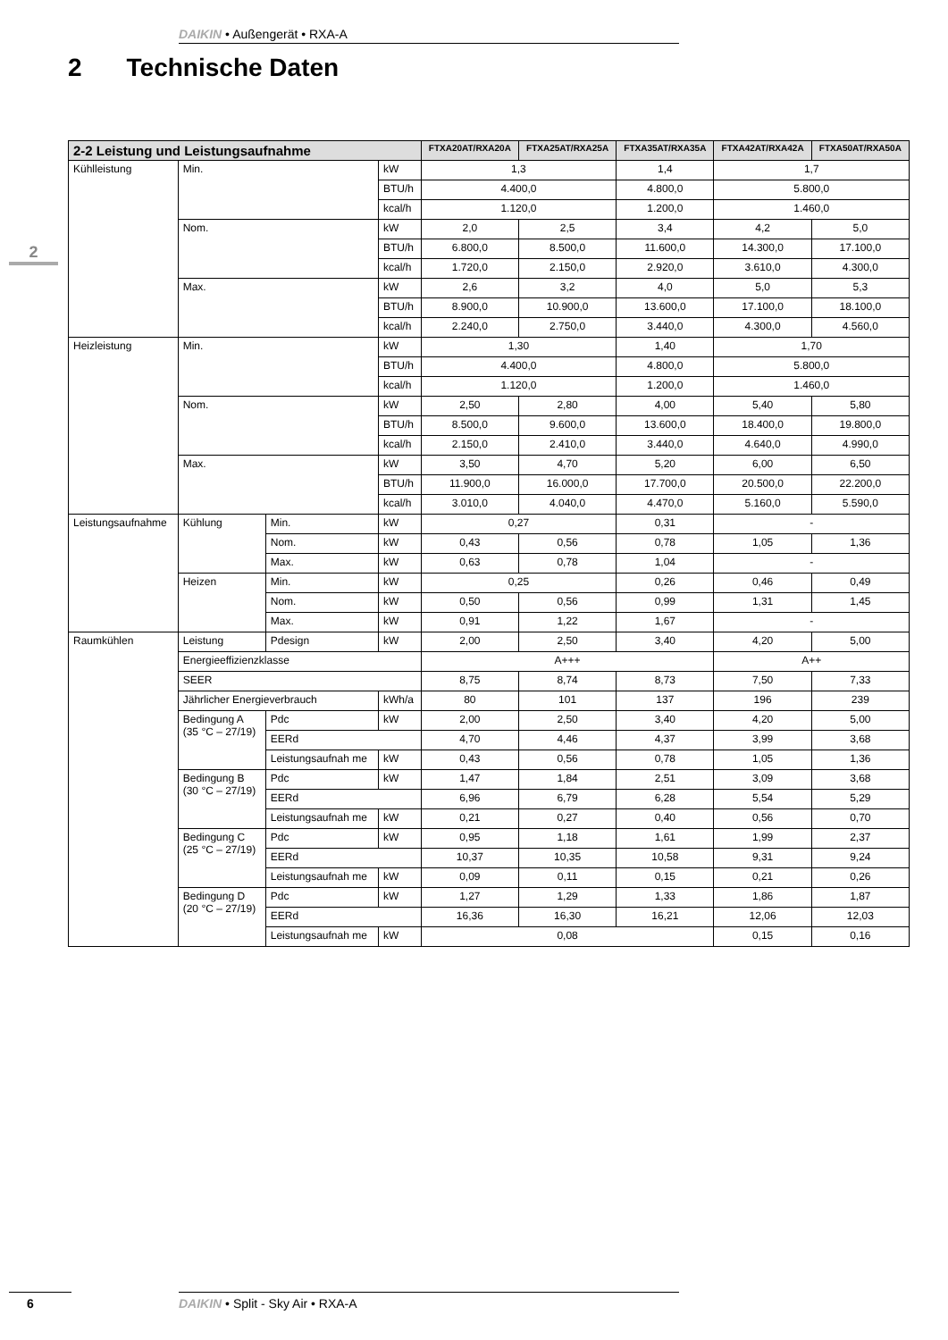DAIKIN • Außengerät • RXA-A
2 Technische Daten
2
| 2-2 Leistung und Leistungsaufnahme | | | | FTXA20AT/RXA20A | FTXA25AT/RXA25A | FTXA35AT/RXA35A | FTXA42AT/RXA42A | FTXA50AT/RXA50A |
| --- | --- | --- | --- | --- | --- | --- | --- | --- |
| Kühlleistung | Min. | | kW | 1,3 | | 1,4 | 1,7 | |
| | | | BTU/h | 4.400,0 | | 4.800,0 | 5.800,0 | |
| | | | kcal/h | 1.120,0 | | 1.200,0 | 1.460,0 | |
| | Nom. | | kW | 2,0 | 2,5 | 3,4 | 4,2 | 5,0 |
| | | | BTU/h | 6.800,0 | 8.500,0 | 11.600,0 | 14.300,0 | 17.100,0 |
| | | | kcal/h | 1.720,0 | 2.150,0 | 2.920,0 | 3.610,0 | 4.300,0 |
| | Max. | | kW | 2,6 | 3,2 | 4,0 | 5,0 | 5,3 |
| | | | BTU/h | 8.900,0 | 10.900,0 | 13.600,0 | 17.100,0 | 18.100,0 |
| | | | kcal/h | 2.240,0 | 2.750,0 | 3.440,0 | 4.300,0 | 4.560,0 |
| Heizleistung | Min. | | kW | 1,30 | | 1,40 | 1,70 | |
| | | | BTU/h | 4.400,0 | | 4.800,0 | 5.800,0 | |
| | | | kcal/h | 1.120,0 | | 1.200,0 | 1.460,0 | |
| | Nom. | | kW | 2,50 | 2,80 | 4,00 | 5,40 | 5,80 |
| | | | BTU/h | 8.500,0 | 9.600,0 | 13.600,0 | 18.400,0 | 19.800,0 |
| | | | kcal/h | 2.150,0 | 2.410,0 | 3.440,0 | 4.640,0 | 4.990,0 |
| | Max. | | kW | 3,50 | 4,70 | 5,20 | 6,00 | 6,50 |
| | | | BTU/h | 11.900,0 | 16.000,0 | 17.700,0 | 20.500,0 | 22.200,0 |
| | | | kcal/h | 3.010,0 | 4.040,0 | 4.470,0 | 5.160,0 | 5.590,0 |
| Leistungsaufnahme | Kühlung | Min. | kW | 0,27 | | 0,31 | - | |
| | | Nom. | kW | 0,43 | 0,56 | 0,78 | 1,05 | 1,36 |
| | | Max. | kW | 0,63 | 0,78 | 1,04 | - | |
| | Heizen | Min. | kW | 0,25 | | 0,26 | 0,46 | 0,49 |
| | | Nom. | kW | 0,50 | 0,56 | 0,99 | 1,31 | 1,45 |
| | | Max. | kW | 0,91 | 1,22 | 1,67 | - | |
| Raumkühlen | Leistung | Pdesign | kW | 2,00 | 2,50 | 3,40 | 4,20 | 5,00 |
| | Energieeffizienzklasse | | | A+++ | | | A++ | |
| | SEER | | | 8,75 | 8,74 | 8,73 | 7,50 | 7,33 |
| | Jährlicher Energieverbrauch | | kWh/a | 80 | 101 | 137 | 196 | 239 |
| | Bedingung A (35 °C – 27/19) | Pdc | kW | 2,00 | 2,50 | 3,40 | 4,20 | 5,00 |
| | | EERd | | 4,70 | 4,46 | 4,37 | 3,99 | 3,68 |
| | | Leistungsaufnah me | kW | 0,43 | 0,56 | 0,78 | 1,05 | 1,36 |
| | Bedingung B (30 °C – 27/19) | Pdc | kW | 1,47 | 1,84 | 2,51 | 3,09 | 3,68 |
| | | EERd | | 6,96 | 6,79 | 6,28 | 5,54 | 5,29 |
| | | Leistungsaufnah me | kW | 0,21 | 0,27 | 0,40 | 0,56 | 0,70 |
| | Bedingung C (25 °C – 27/19) | Pdc | kW | 0,95 | 1,18 | 1,61 | 1,99 | 2,37 |
| | | EERd | | 10,37 | 10,35 | 10,58 | 9,31 | 9,24 |
| | | Leistungsaufnah me | kW | 0,09 | 0,11 | 0,15 | 0,21 | 0,26 |
| | Bedingung D (20 °C – 27/19) | Pdc | kW | 1,27 | 1,29 | 1,33 | 1,86 | 1,87 |
| | | EERd | | 16,36 | 16,30 | 16,21 | 12,06 | 12,03 |
| | | Leistungsaufnah me | kW | 0,08 | | | 0,15 | 0,16 |
6 DAIKIN • Split - Sky Air • RXA-A